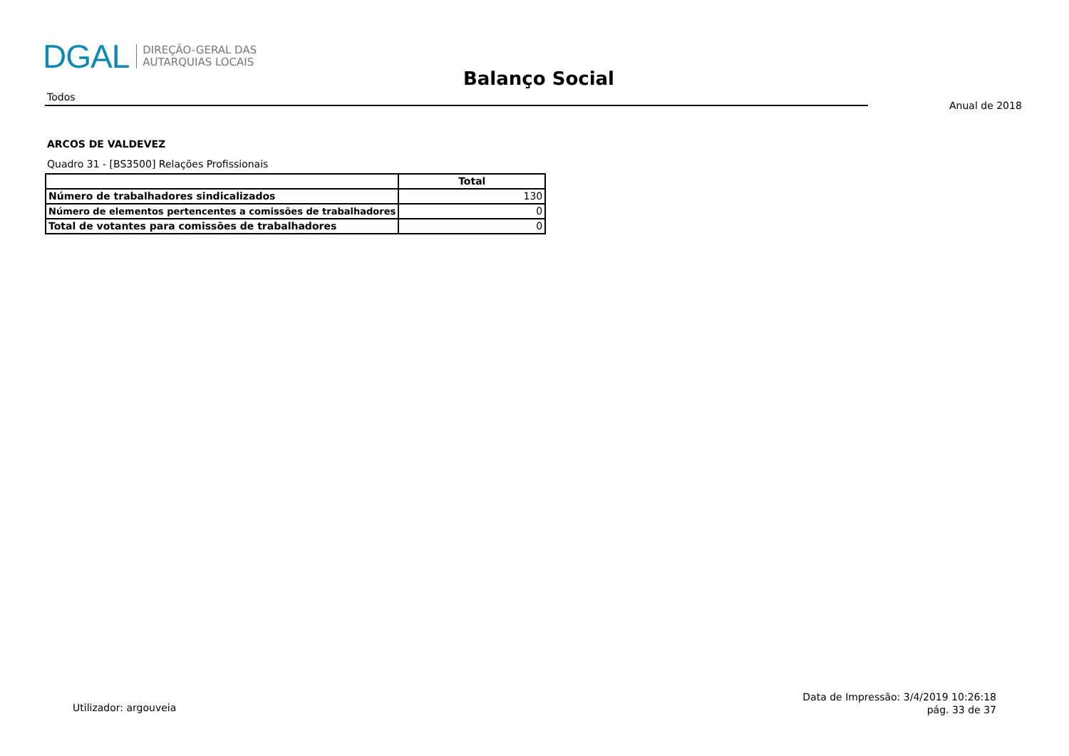DGAL DIREÇÃO-GERAL DAS
AUTARQUIAS LOCAIS
Balanço Social
Todos
Anual de 2018
ARCOS DE VALDEVEZ
Quadro 31 - [BS3500] Relações Profissionais
| | Total |
| --- | --- |
| Número de trabalhadores sindicalizados | 130 |
| Número de elementos pertencentes a comissões de trabalhadores | 0 |
| Total de votantes para comissões de trabalhadores | 0 |
Utilizador: argouveia
Data de Impressão: 3/4/2019 10:26:18
pág. 33 de 37